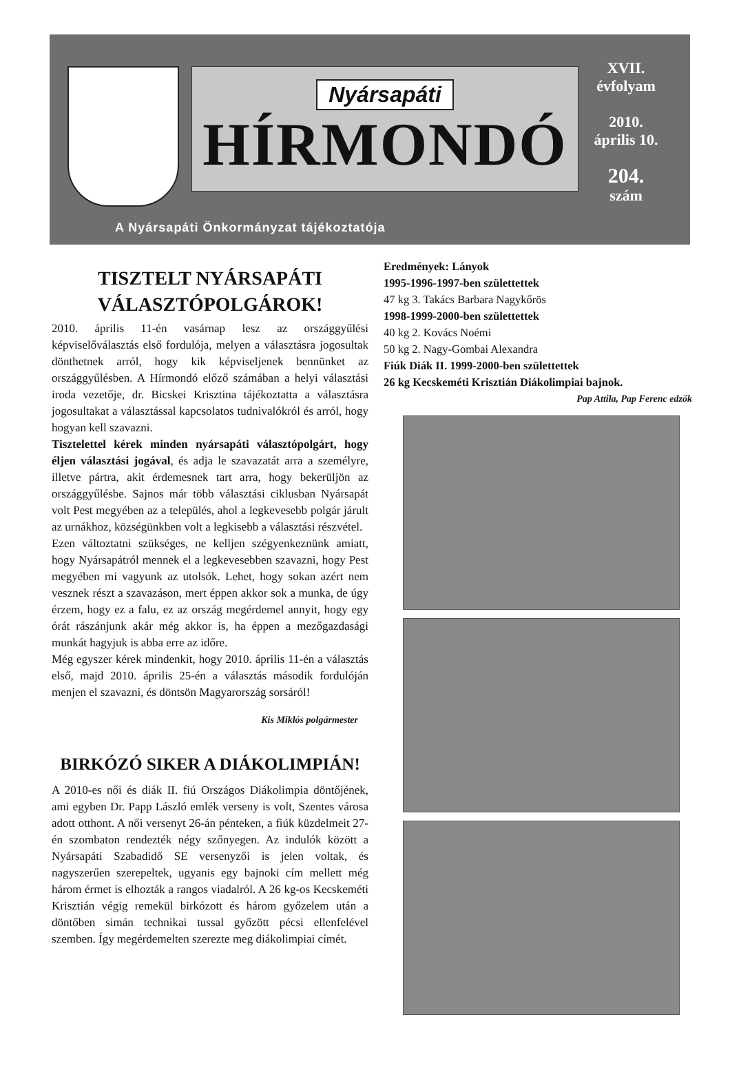Nyársapáti
HÍRMONDÓ
XVII.
évfolyam
2010.
április 10.
204.
szám
A Nyársapáti Önkormányzat tájékoztatója
TISZTELT NYÁRSAPÁTI
VÁLASZTÓPOLGÁROK!
2010. április 11-én vasárnap lesz az országgyűlési képviselőválasztás első fordulója, melyen a választásra jogosultak dönthetnek arról, hogy kik képviseljenek bennünket az országgyűlésben. A Hírmondó előző számában a helyi választási iroda vezetője, dr. Bicskei Krisztina tájékoztatta a választásra jogosultakat a választással kapcsolatos tudnivalókról és arról, hogy hogyan kell szavazni.
Tisztelettel kérek minden nyársapáti választópolgárt, hogy éljen választási jogával, és adja le szavazatát arra a személyre, illetve pártra, akit érdemesnek tart arra, hogy bekerüljön az országgyűlésbe. Sajnos már több választási ciklusban Nyársapát volt Pest megyében az a település, ahol a legkevesebb polgár járult az urnákhoz, községünkben volt a legkisebb a választási részvétel.
Ezen változtatni szükséges, ne kelljen szégyenkeznünk amiatt, hogy Nyársapátról mennek el a legkevesebben szavazni, hogy Pest megyében mi vagyunk az utolsók. Lehet, hogy sokan azért nem vesznek részt a szavazáson, mert éppen akkor sok a munka, de úgy érzem, hogy ez a falu, ez az ország megérdemel annyit, hogy egy órát rászánjunk akár még akkor is, ha éppen a mezőgazdasági munkát hagyjuk is abba erre az időre.
Még egyszer kérek mindenkit, hogy 2010. április 11-én a választás első, majd 2010. április 25-én a választás második fordulóján menjen el szavazni, és döntsön Magyarország sorsáról!
Kis Miklós polgármester
BIRKÓZÓ SIKER A DIÁKOLIMPIÁN!
A 2010-es női és diák II. fiú Országos Diákolimpia döntőjének, ami egyben Dr. Papp László emlék verseny is volt, Szentes városa adott otthont. A női versenyt 26-án pénteken, a fiúk küzdelmeit 27-én szombaton rendezték négy szőnyegen. Az indulók között a Nyársapáti Szabadidő SE versenyzői is jelen voltak, és nagyszerűen szerepeltek, ugyanis egy bajnoki cím mellett még három érmet is elhozták a rangos viadalról. A 26 kg-os Kecskeméti Krisztián végig remekül birkózott és három győzelem után a döntőben simán technikai tussal győzött pécsi ellenfelével szemben. Így megérdemelten szerezte meg diákolimpiai címét.
Eredmények: Lányok
1995-1996-1997-ben születtettek
47 kg 3. Takács Barbara Nagykőrös
1998-1999-2000-ben születtettek
40 kg 2. Kovács Noémi
50 kg 2. Nagy-Gombai Alexandra
Fiúk Diák II. 1999-2000-ben születtettek
26 kg Kecskeméti Krisztián Diákolimpiai bajnok.
Pap Attila, Pap Ferenc edzők